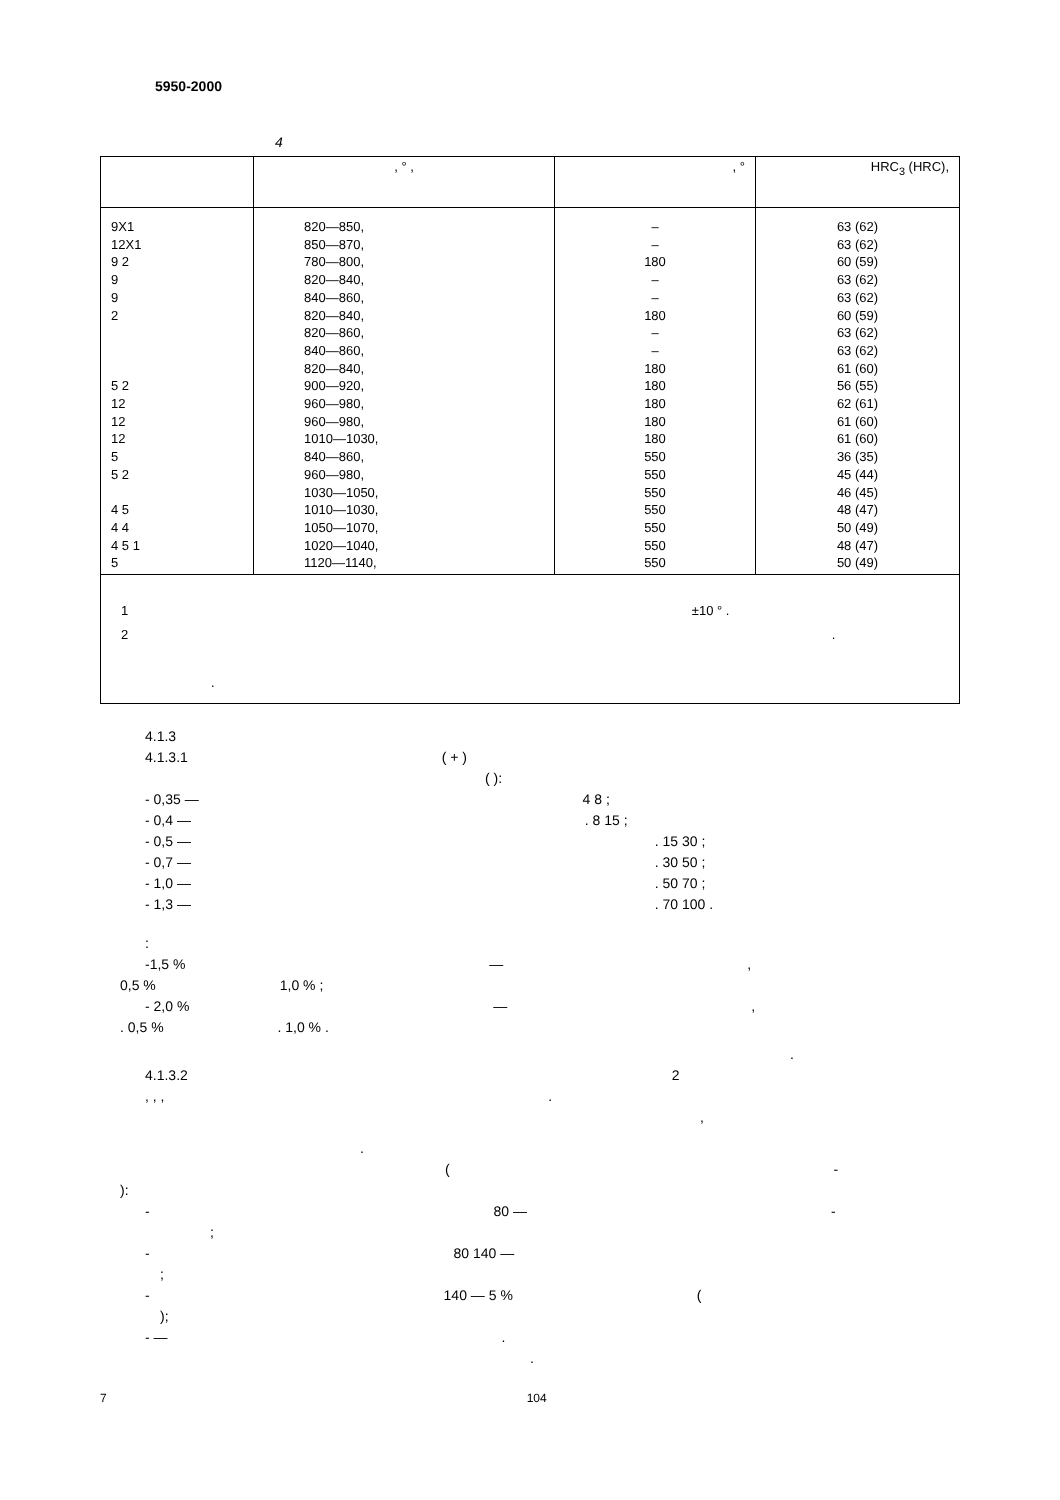5950-2000
4
| | , ° , | , ° | HRC<sub>3</sub> (HRC), |
| --- | --- | --- | --- |
| 9X1 12X1 9 2 9 9 2 5 2 12 12 12 5 5 2 4 5 4 4 4 5 1 5 | 820—850, 850—870, 780—800, 820—840, 840—860, 820—840, 820—860, 840—860, 820—840, 900—920, 960—980, 960—980, 1010—1030, 840—860, 960—980, 1030—1050, 1010—1030, 1050—1070, 1020—1040, 1120—1140, | – – 180 – – 180 – – 180 180 180 180 180 550 550 550 550 550 550 550 | 63 (62) 63 (62) 60 (59) 63 (62) 63 (62) 60 (59) 63 (62) 63 (62) 61 (60) 56 (55) 62 (61) 61 (60) 61 (60) 36 (35) 45 (44) 46 (45) 48 (47) 50 (49) 48 (47) 50 (49) |
| 1 ±10 ° . 2 . . | | | |
4.1.3
4.1.3.1 ( + )
( ):
- 0,35 — 4 8 ;
- 0,4 — . 8 15 ;
- 0,5 — . 15 30 ;
- 0,7 — . 30 50 ;
- 1,0 — . 50 70 ;
- 1,3 — . 70 100 .
:
-1,5 % — ,
0,5 % 1,0 % ;
- 2,0 % — ,
. 0,5 % . 1,0 % .
.
4.1.3.2 2
, , , .
,
.
( -
):
- 80 — -
;
- 80 140 —
;
- 140 — 5 % (
);
- — .
.
7 104